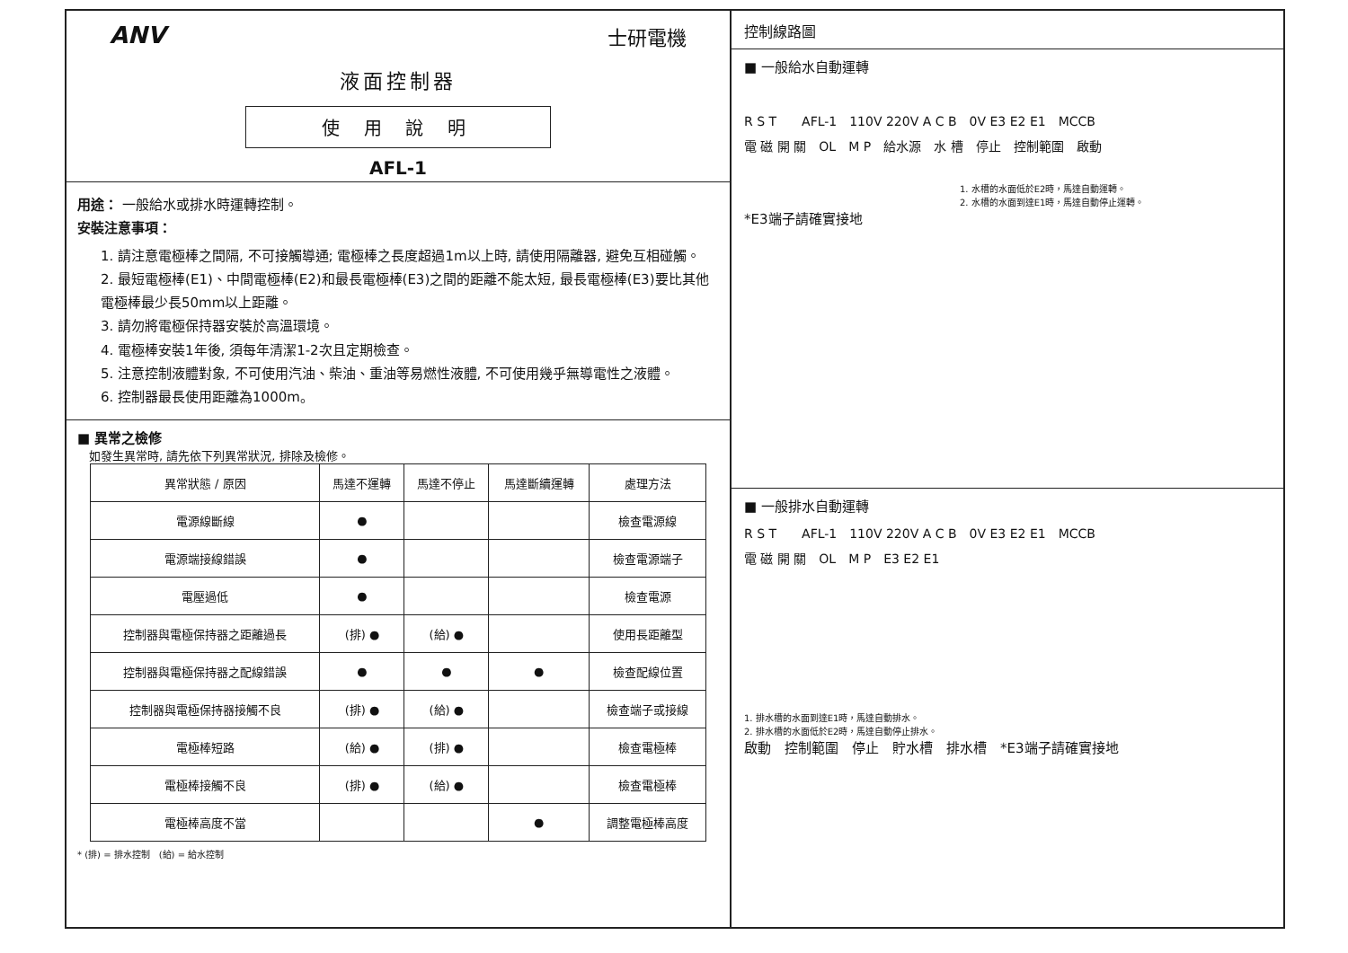ANV 士研電機
液面控制器
使 用 說 明
AFL-1
用途： 一般給水或排水時運轉控制。
安裝注意事項：
1. 請注意電極棒之間隔, 不可接觸導通; 電極棒之長度超過1m以上時, 請使用隔離器, 避免互相碰觸。
2. 最短電極棒(E1)、中間電極棒(E2)和最長電極棒(E3)之間的距離不能太短, 最長電極棒(E3)要比其他電極棒最少長50mm以上距離。
3. 請勿將電極保持器安裝於高溫環境。
4. 電極棒安裝1年後, 須每年清潔1-2次且定期檢查。
5. 注意控制液體對象, 不可使用汽油、柴油、重油等易燃性液體, 不可使用幾乎無導電性之液體。
6. 控制器最長使用距離為1000m。
■ 異常之檢修
　如發生異常時, 請先依下列異常狀況, 排除及檢修。
| 異常狀態 / 原因 | 馬達不運轉 | 馬達不停止 | 馬達斷續運轉 | 處理方法 |
| --- | --- | --- | --- | --- |
| 電源線斷線 | ● | | | 檢查電源線 |
| 電源端接線錯誤 | ● | | | 檢查電源端子 |
| 電壓過低 | ● | | | 檢查電源 |
| 控制器與電極保持器之距離過長 | (排) ● | (給) ● | | 使用長距離型 |
| 控制器與電極保持器之配線錯誤 | ● | ● | ● | 檢查配線位置 |
| 控制器與電極保持器接觸不良 | (排) ● | (給) ● | | 檢查端子或接線 |
| 電極棒短路 | (給) ● | (排) ● | | 檢查電極棒 |
| 電極棒接觸不良 | (排) ● | (給) ● | | 檢查電極棒 |
| 電極棒高度不當 | | | ● | 調整電極棒高度 |
* (排) = 排水控制　(給) = 給水控制
控制線路圖
■ 一般給水自動運轉
R S T　　AFL-1　110V 220V A C B　0V E3 E2 E1　MCCB
電 磁 開 關　OL　M P　給水源　水 槽　停止　控制範圍　啟動
1. 水槽的水面低於E2時，馬達自動運轉。
2. 水槽的水面到達E1時，馬達自動停止運轉。
*E3端子請確實接地
■ 一般排水自動運轉
R S T　　AFL-1　110V 220V A C B　0V E3 E2 E1　MCCB
電 磁 開 關　OL　M P　E3 E2 E1
1. 排水槽的水面到達E1時，馬達自動排水。
2. 排水槽的水面低於E2時，馬達自動停止排水。
啟動　控制範圍　停止　貯水槽　排水槽　*E3端子請確實接地